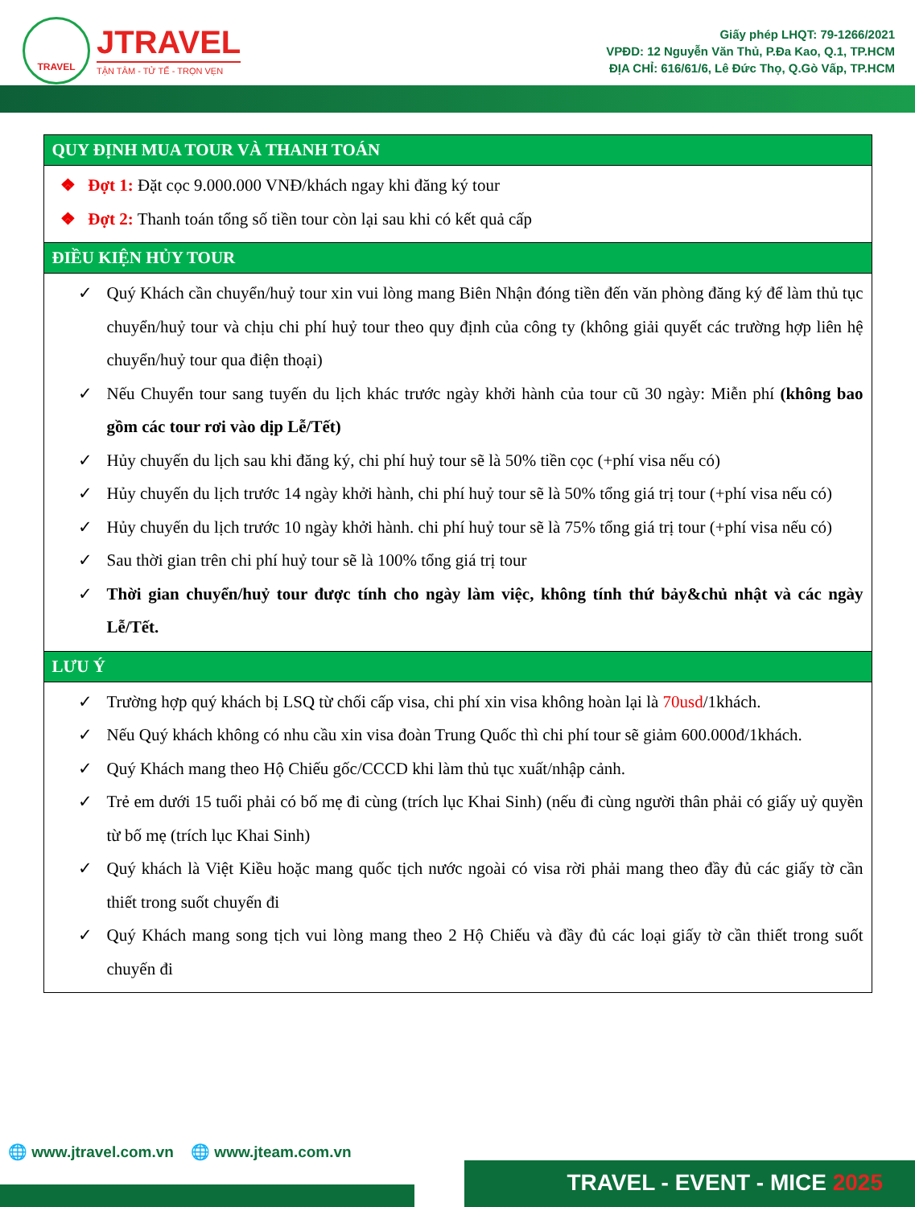TRAVEL
JTRAVEL
TẬN TÂM - TỬ TẾ - TRỌN VẸN
Giấy phép LHQT: 79-1266/2021
VPĐD: 12 Nguyễn Văn Thủ, P.Đa Kao, Q.1, TP.HCM
ĐỊA CHỈ: 616/61/6, Lê Đức Thọ, Q.Gò Vấp, TP.HCM
| QUY ĐỊNH MUA TOUR VÀ THANH TOÁN |
| --- |
| ❖ Đợt 1: Đặt cọc 9.000.000 VNĐ/khách ngay khi đăng ký tour ❖ Đợt 2: Thanh toán tổng số tiền tour còn lại sau khi có kết quả cấp |
| ĐIỀU KIỆN HỦY TOUR |
| ✓ Quý Khách cần chuyển/huỷ tour xin vui lòng mang Biên Nhận đóng tiền đến văn phòng đăng ký để làm thủ tục chuyển/huỷ tour và chịu chi phí huỷ tour theo quy định của công ty (không giải quyết các trường hợp liên hệ chuyển/huỷ tour qua điện thoại) ✓ Nếu Chuyển tour sang tuyến du lịch khác trước ngày khởi hành của tour cũ 30 ngày: Miễn phí (không bao gồm các tour rơi vào dịp Lễ/Tết) ✓ Hủy chuyến du lịch sau khi đăng ký, chi phí huỷ tour sẽ là 50% tiền cọc (+phí visa nếu có) ✓ Hủy chuyến du lịch trước 14 ngày khởi hành, chi phí huỷ tour sẽ là 50% tổng giá trị tour (+phí visa nếu có) ✓ Hủy chuyến du lịch trước 10 ngày khởi hành. chi phí huỷ tour sẽ là 75% tổng giá trị tour (+phí visa nếu có) ✓ Sau thời gian trên chi phí huỷ tour sẽ là 100% tổng giá trị tour ✓ Thời gian chuyển/huỷ tour được tính cho ngày làm việc, không tính thứ bảy&chủ nhật và các ngày Lễ/Tết. |
| LƯU Ý |
| ✓ Trường hợp quý khách bị LSQ từ chối cấp visa, chi phí xin visa không hoàn lại là 70usd /1khách. ✓ Nếu Quý khách không có nhu cầu xin visa đoàn Trung Quốc thì chi phí tour sẽ giảm 600.000đ/1khách. ✓ Quý Khách mang theo Hộ Chiếu gốc/CCCD khi làm thủ tục xuất/nhập cảnh. ✓ Trẻ em dưới 15 tuổi phải có bố mẹ đi cùng (trích lục Khai Sinh) (nếu đi cùng người thân phải có giấy uỷ quyền từ bố mẹ (trích lục Khai Sinh) ✓ Quý khách là Việt Kiều hoặc mang quốc tịch nước ngoài có visa rời phải mang theo đầy đủ các giấy tờ cần thiết trong suốt chuyến đi ✓ Quý Khách mang song tịch vui lòng mang theo 2 Hộ Chiếu và đầy đủ các loại giấy tờ cần thiết trong suốt chuyến đi |
🌐 www.jtravel.com.vn 🌐 www.jteam.com.vn
TRAVEL - EVENT - MICE 2025